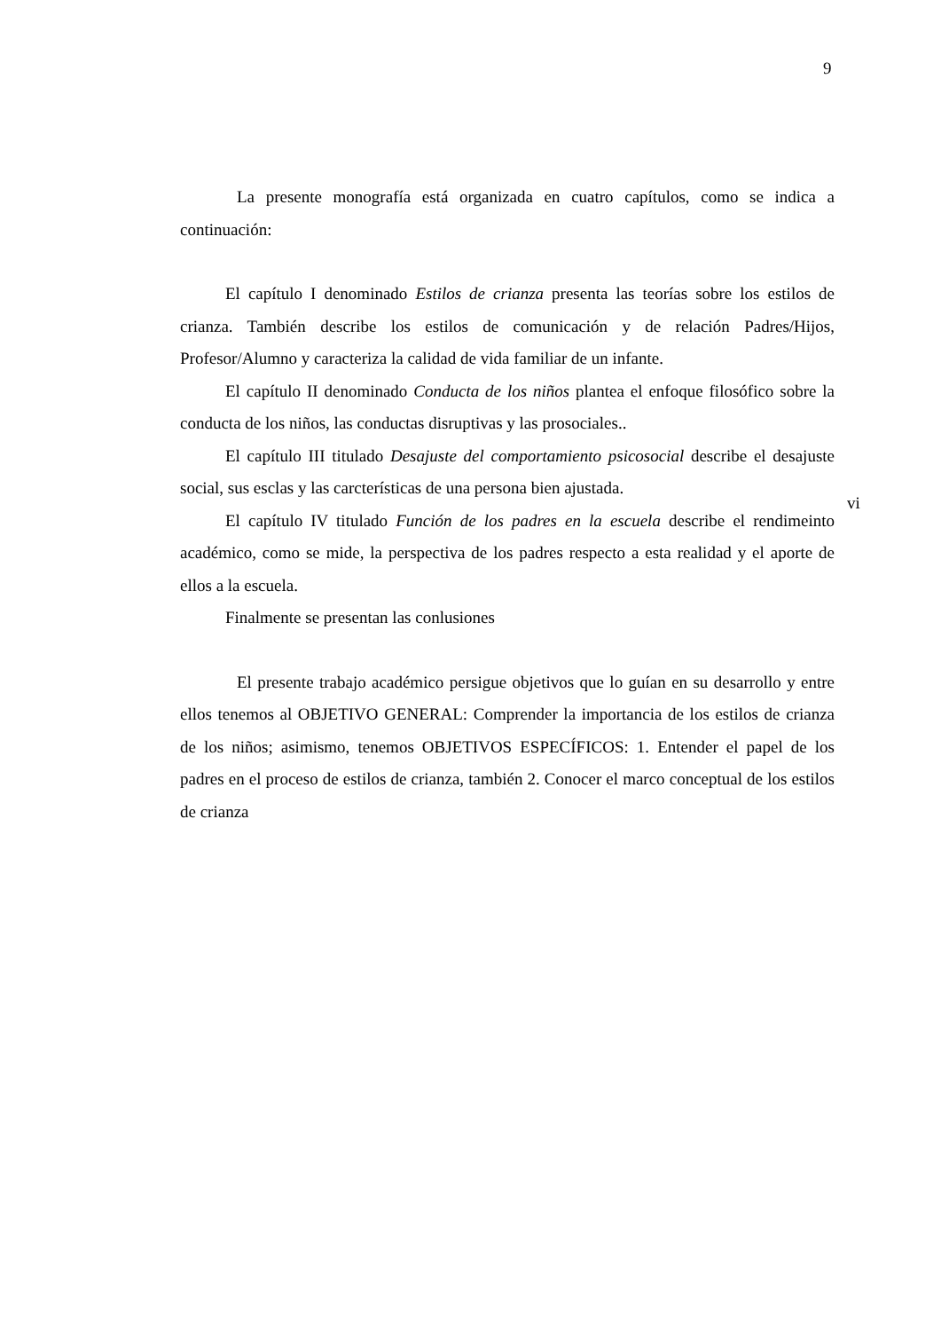9
La presente monografía está organizada en cuatro capítulos, como se indica a continuación:
El capítulo I denominado Estilos de crianza presenta las teorías sobre los estilos de crianza. También describe los estilos de comunicación y de relación Padres/Hijos, Profesor/Alumno y caracteriza la calidad de vida familiar de un infante.
El capítulo II denominado Conducta de los niños plantea el enfoque filosófico sobre la conducta de los niños, las conductas disruptivas y las prosociales..
El capítulo III titulado Desajuste del comportamiento psicosocial describe el desajuste social, sus esclas y las carcterísticas de una persona bien ajustada.
El capítulo IV titulado Función de los padres en la escuela describe el rendimeinto académico, como se mide, la perspectiva de los padres respecto a esta realidad y el aporte de ellos a la escuela.
Finalmente se presentan las conlusiones
El presente trabajo académico persigue objetivos que lo guían en su desarrollo y entre ellos tenemos al OBJETIVO GENERAL: Comprender la importancia de los estilos de crianza de los niños; asimismo, tenemos OBJETIVOS ESPECÍFICOS: 1. Entender el papel de los padres en el proceso de estilos de crianza, también 2. Conocer el marco conceptual de los estilos de crianza
vi